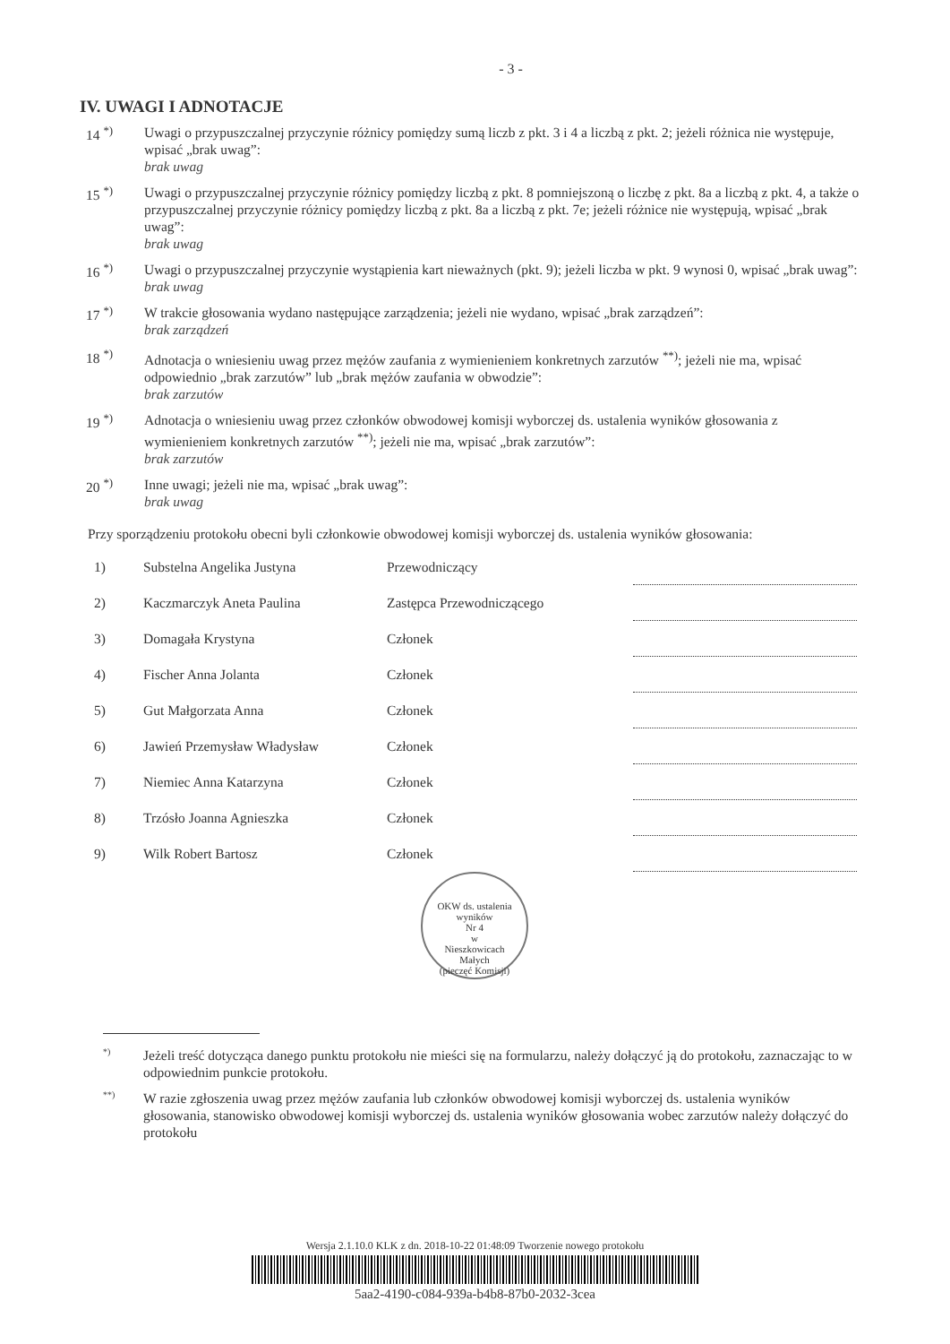- 3 -
IV. UWAGI I ADNOTACJE
14 <sup>*)</sup>
Uwagi o przypuszczalnej przyczynie różnicy pomiędzy sumą liczb z pkt. 3 i 4 a liczbą z pkt. 2; jeżeli różnica nie występuje, wpisać „brak uwag”:
brak uwag
15 <sup>*)</sup>
Uwagi o przypuszczalnej przyczynie różnicy pomiędzy liczbą z pkt. 8 pomniejszoną o liczbę z pkt. 8a a liczbą z pkt. 4, a także o przypuszczalnej przyczynie różnicy pomiędzy liczbą z pkt. 8a a liczbą z pkt. 7e; jeżeli różnice nie występują, wpisać „brak uwag”:
brak uwag
16 <sup>*)</sup>
Uwagi o przypuszczalnej przyczynie wystąpienia kart nieważnych (pkt. 9); jeżeli liczba w pkt. 9 wynosi 0, wpisać „brak uwag”:
brak uwag
17 <sup>*)</sup>
W trakcie głosowania wydano następujące zarządzenia; jeżeli nie wydano, wpisać „brak zarządzeń”:
brak zarządzeń
18 <sup>*)</sup>
Adnotacja o wniesieniu uwag przez mężów zaufania z wymienieniem konkretnych zarzutów <sup>**)</sup>; jeżeli nie ma, wpisać odpowiednio „brak zarzutów” lub „brak mężów zaufania w obwodzie”:
brak zarzutów
19 <sup>*)</sup>
Adnotacja o wniesieniu uwag przez członków obwodowej komisji wyborczej ds. ustalenia wyników głosowania z wymienieniem konkretnych zarzutów <sup>**)</sup>; jeżeli nie ma, wpisać „brak zarzutów”:
brak zarzutów
20 <sup>*)</sup>
Inne uwagi; jeżeli nie ma, wpisać „brak uwag”:
brak uwag
Przy sporządzeniu protokołu obecni byli członkowie obwodowej komisji wyborczej ds. ustalenia wyników głosowania:
| 1) | Substelna Angelika Justyna | Przewodniczący | |
| 2) | Kaczmarczyk Aneta Paulina | Zastępca Przewodniczącego | |
| 3) | Domagała Krystyna | Członek | |
| 4) | Fischer Anna Jolanta | Członek | |
| 5) | Gut Małgorzata Anna | Członek | |
| 6) | Jawień Przemysław Władysław | Członek | |
| 7) | Niemiec Anna Katarzyna | Członek | |
| 8) | Trzósło Joanna Agnieszka | Członek | |
| 9) | Wilk Robert Bartosz | Członek | |
OKW ds. ustalenia wyników
Nr 4
w
Nieszkowicach
Małych
(pieczęć Komisji)
*)
Jeżeli treść dotycząca danego punktu protokołu nie mieści się na formularzu, należy dołączyć ją do protokołu, zaznaczając to w odpowiednim punkcie protokołu.
**)
W razie zgłoszenia uwag przez mężów zaufania lub członków obwodowej komisji wyborczej ds. ustalenia wyników głosowania, stanowisko obwodowej komisji wyborczej ds. ustalenia wyników głosowania wobec zarzutów należy dołączyć do protokołu
Wersja 2.1.10.0 KLK z dn. 2018-10-22 01:48:09 Tworzenie nowego protokołu
5aa2-4190-c084-939a-b4b8-87b0-2032-3cea